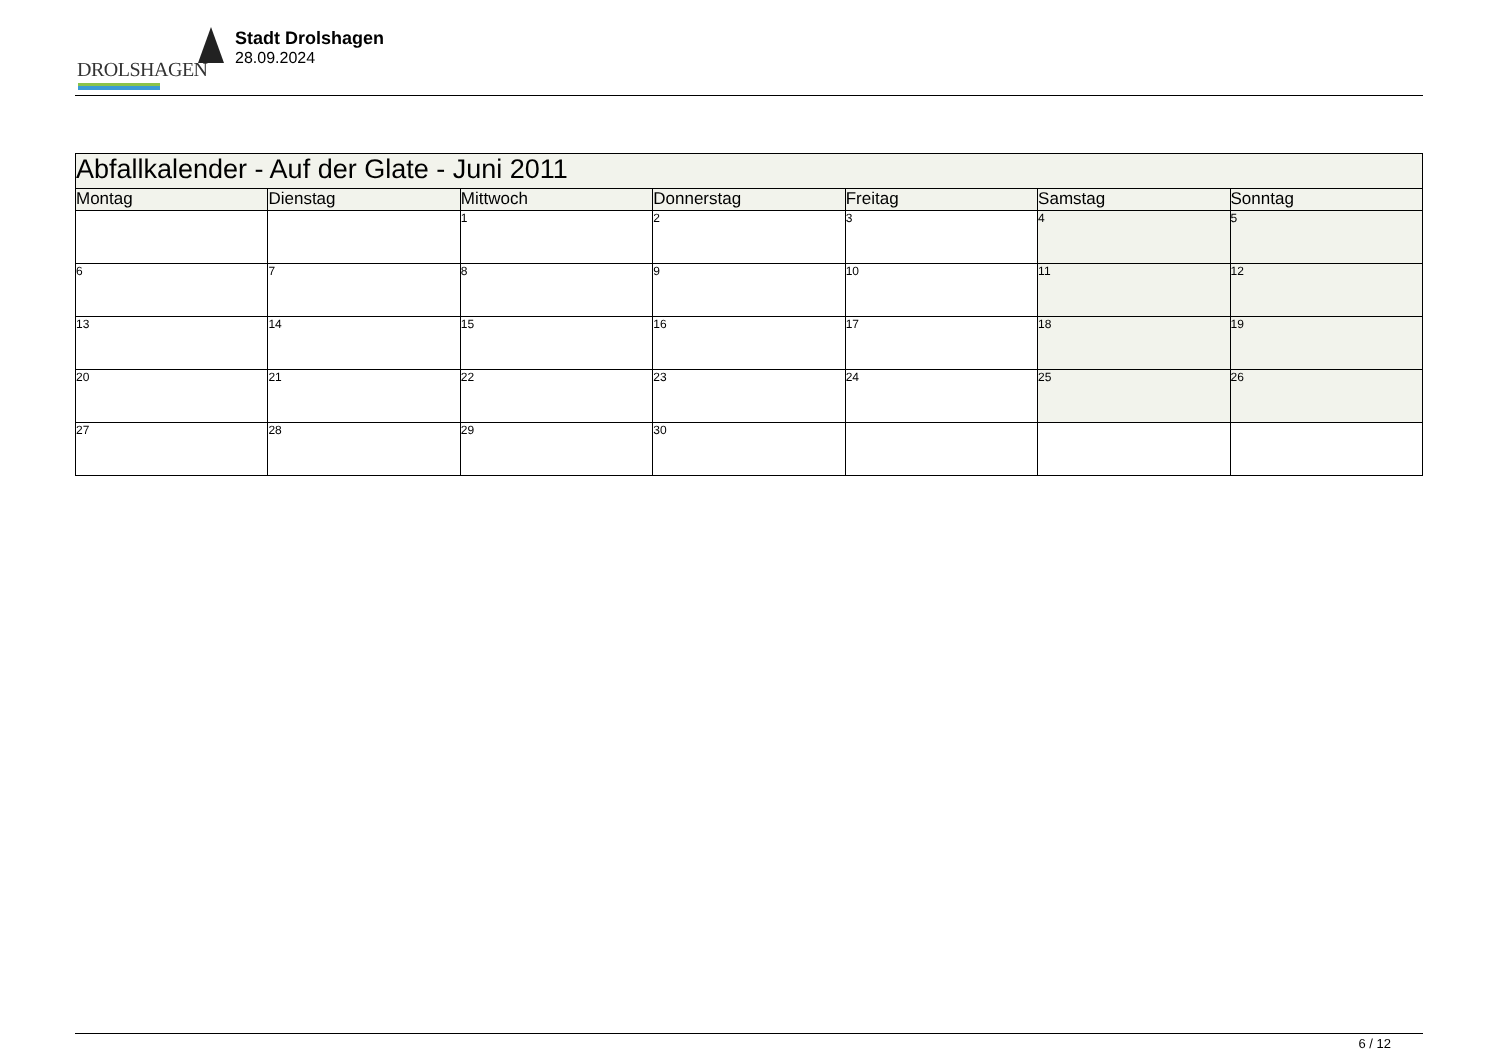DROLSHAGEN
Stadt Drolshagen
28.09.2024
| Abfallkalender - Auf der Glate - Juni 2011 | | | | | | |
| Montag | Dienstag | Mittwoch | Donnerstag | Freitag | Samstag | Sonntag |
| | | 1 | 2 | 3 | 4 | 5 |
| 6 | 7 | 8 | 9 | 10 | 11 | 12 |
| 13 | 14 | 15 | 16 | 17 | 18 | 19 |
| 20 | 21 | 22 | 23 | 24 | 25 | 26 |
| 27 | 28 | 29 | 30 | | | |
6 / 12